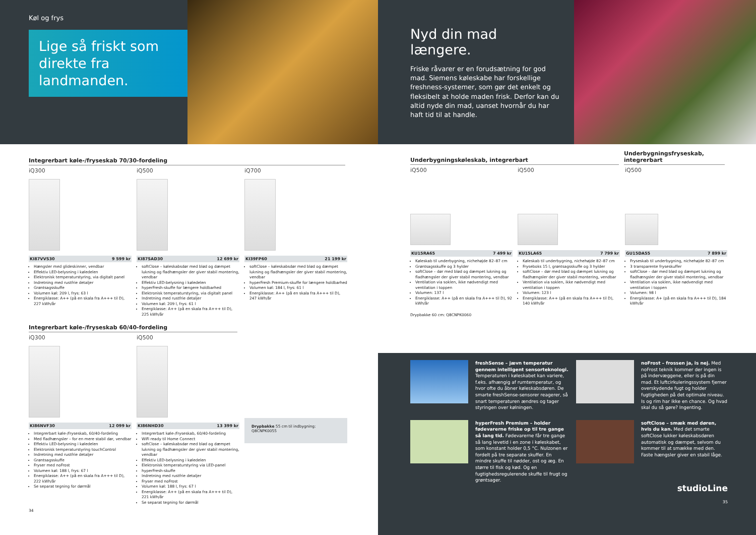Køl og frys
Lige så friskt som
direkte fra landmanden.
Integrerbart køle-/fryseskab 70/30-fordeling
iQ300
KI87VVS30 9 599 kr
Hængsler med glideskinner, vendbar
Effektiv LED-belysning i køledelen
Elektronisk temperaturstyring, via digitalt panel
Indretning med rustfrie detaljer
Grøntsagsskuffe
Volumen køl: 209 l, frys: 63 l
Energiklasse: A++ (på en skala fra A+++ til D), 227 kWh/år
iQ500
KI87SAD30 12 699 kr
softClose – køleskabsdør med blød og dæmpet lukning og fladhængsler der giver stabil montering, vendbar
Effektiv LED-belysning i køledelen
hyperFresh-skuffe for længere holdbarhed
Elektronisk temperaturstyring, via digitalt panel
Indretning med rustfrie detaljer
Volumen køl: 209 l, frys: 61 l
Energiklasse: A++ (på en skala fra A+++ til D), 225 kWh/år
iQ700
KI39FP60 21 199 kr
softClose – køleskabsdør med blød og dæmpet lukning og fladhængsler der giver stabil montering, vendbar
hyperFresh Premium-skuffe for længere holdbarhed
Volumen køl: 184 l, frys: 61 l
Energiklasse: A++ (på en skala fra A+++ til D), 247 kWh/år
Integrerbart køle-/fryseskab 60/40-fordeling
iQ300
KI86NVF30 12 099 kr
Integrerbart køle-/fryseskab, 60/40-fordeling
Med fladhængsler – for en mere stabil dør, vendbar
Effektiv LED-belysning i køledelen
Elektronisk temperaturstyring touchControl
Indretning med rustfrie detaljer
Grøntsagsskuffe
Fryser med noFrost
Volumen køl: 188 l, frys: 67 l
Energiklasse: A++ (på en skala fra A+++ til D), 222 kWh/år
Se separat tegning for dørmål
iQ500
KI86NHD30 13 399 kr
Integrerbart køle-/fryseskab, 60/40-fordeling
WiFi ready til Home Connect
softClose – køleskabsdør med blød og dæmpet lukning og fladhængsler der giver stabil montering, vendbar
Effektiv LED-belysning i køledelen
Elektronisk temperaturstyring via LED-panel
hyperFresh-skuffe
Indretning med rustfrie detaljer
Fryser med noFrost
Volumen køl: 188 l, frys: 67 l
Energiklasse: A++ (på en skala fra A+++ til D), 221 kWh/år
Se separat tegning for dørmål
Drypbakke 55 cm til indbygning:
Q8CNPK0055
34
Nyd din mad længere.
Friske råvarer er en forudsætning for god mad. Siemens køleskabe har forskellige freshness-systemer, som gør det enkelt og fleksibelt at holde maden frisk. Derfor kan du altid nyde din mad, uanset hvornår du har haft tid til at handle.
Underbygningskøleskab, integrerbart
Underbygningsfryseskab, integrerbart
iQ500
KU15RA65 7 499 kr
Køleskab til underbygning, nichehøjde 82–87 cm
Grøntsagsskuffe og 3 hylder
softClose – dør med blød og dæmpet lukning og fladhængsler der giver stabil montering, vendbar
Ventilation via soklen, ikke nødvendigt med ventilation i toppen
Volumen: 137 l
Energiklasse: A++ (på en skala fra A+++ til D), 92 kWh/år
Drypbakke 60 cm: Q8CNPK0060
iQ500
KU15LA65 7 799 kr
Køleskab til underbygning, nichehøjde 82–87 cm
Fryseboks 15 l, grøntsagsskuffe og 3 hylder
softClose – dør med blød og dæmpet lukning og fladhængsler der giver stabil montering, vendbar
Ventilation via soklen, ikke nødvendigt med ventilation i toppen
Volumen: 123 l
Energiklasse: A++ (på en skala fra A+++ til D), 140 kWh/år
iQ500
GU15DA55 7 899 kr
Fryseskab til underbygning, nichehøjde 82–87 cm
3 transparente fryseskuffer
softClose – dør med blød og dæmpet lukning og fladhængsler der giver stabil montering, vendbar
Ventilation via soklen, ikke nødvendigt med ventilation i toppen
Volumen: 98 l
Energiklasse: A+ (på en skala fra A+++ til D), 184 kWh/år
freshSense – jævn temperatur gennem intelligent sensorteknologi. Temperaturen i køleskabet kan variere, f.eks. afhængig af rumtemperatur, og hvor ofte du åbner køleskabsdøren. De smarte freshSense-sensorer reagerer, så snart temperaturen ændres og tager styringen over kølningen.
noFrost – frossen ja, is nej. Med noFrost teknik kommer der ingen is på indervæggene, eller is på din mad. Et luftcirkuleringssystem fjerner overskydende fugt og holder fugtigheden på det optimale niveau. Is og rim har ikke en chance. Og hvad skal du så gøre? Ingenting.
hyperFresh Premium – holder fødevarerne friske op til tre gange så lang tid. Fødevarerne får tre gange så lang levetid i en zone i køleskabet, som konstant holder 0,5 °C. Nulzonen er fordelt på tre separate skuffer. En mindre skuffe til nødder, ost og æg. En større til fisk og kød. Og en fugtighedsregulerende skuffe til frugt og grøntsager.
softClose – smæk med døren, hvis du kan. Med det smarte softClose lukker køleskabsdøren automatisk og dæmpet, selvom du kommer til at smække med den. Faste hængsler giver en stabil låge.
studioLine
35